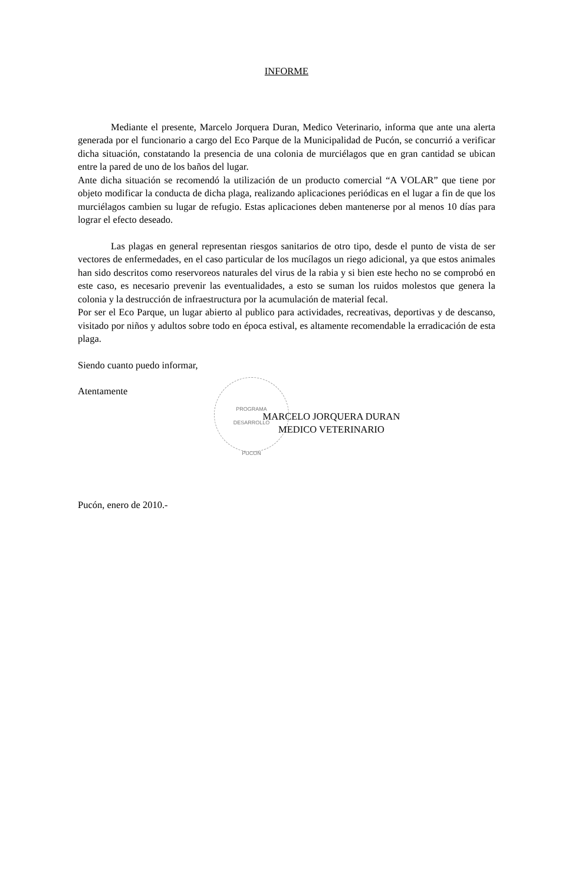PROGRAMA
DESARROLLO
PUCON
INFORME
Mediante el presente, Marcelo Jorquera Duran, Medico Veterinario, informa que ante una alerta generada por el funcionario a cargo del Eco Parque de la Municipalidad de Pucón, se concurrió a verificar dicha situación, constatando la presencia de una colonia de murciélagos que en gran cantidad se ubican entre la pared de uno de los baños del lugar.
Ante dicha situación se recomendó la utilización de un producto comercial “A VOLAR” que tiene por objeto modificar la conducta de dicha plaga, realizando aplicaciones periódicas en el lugar a fin de que los murciélagos cambien su lugar de refugio. Estas aplicaciones deben mantenerse por al menos 10 días para lograr el efecto deseado.
Las plagas en general representan riesgos sanitarios de otro tipo, desde el punto de vista de ser vectores de enfermedades, en el caso particular de los mucílagos un riego adicional, ya que estos animales han sido descritos como reservoreos naturales del virus de la rabia y si bien este hecho no se comprobó en este caso, es necesario prevenir las eventualidades, a esto se suman los ruidos molestos que genera la colonia y la destrucción de infraestructura por la acumulación de material fecal.
Por ser el Eco Parque, un lugar abierto al publico para actividades, recreativas, deportivas y de descanso, visitado por niños y adultos sobre todo en época estival, es altamente recomendable la erradicación de esta plaga.
Siendo cuanto puedo informar,
Atentamente
MARCELO JORQUERA DURAN
MEDICO VETERINARIO
Pucón, enero de 2010.-